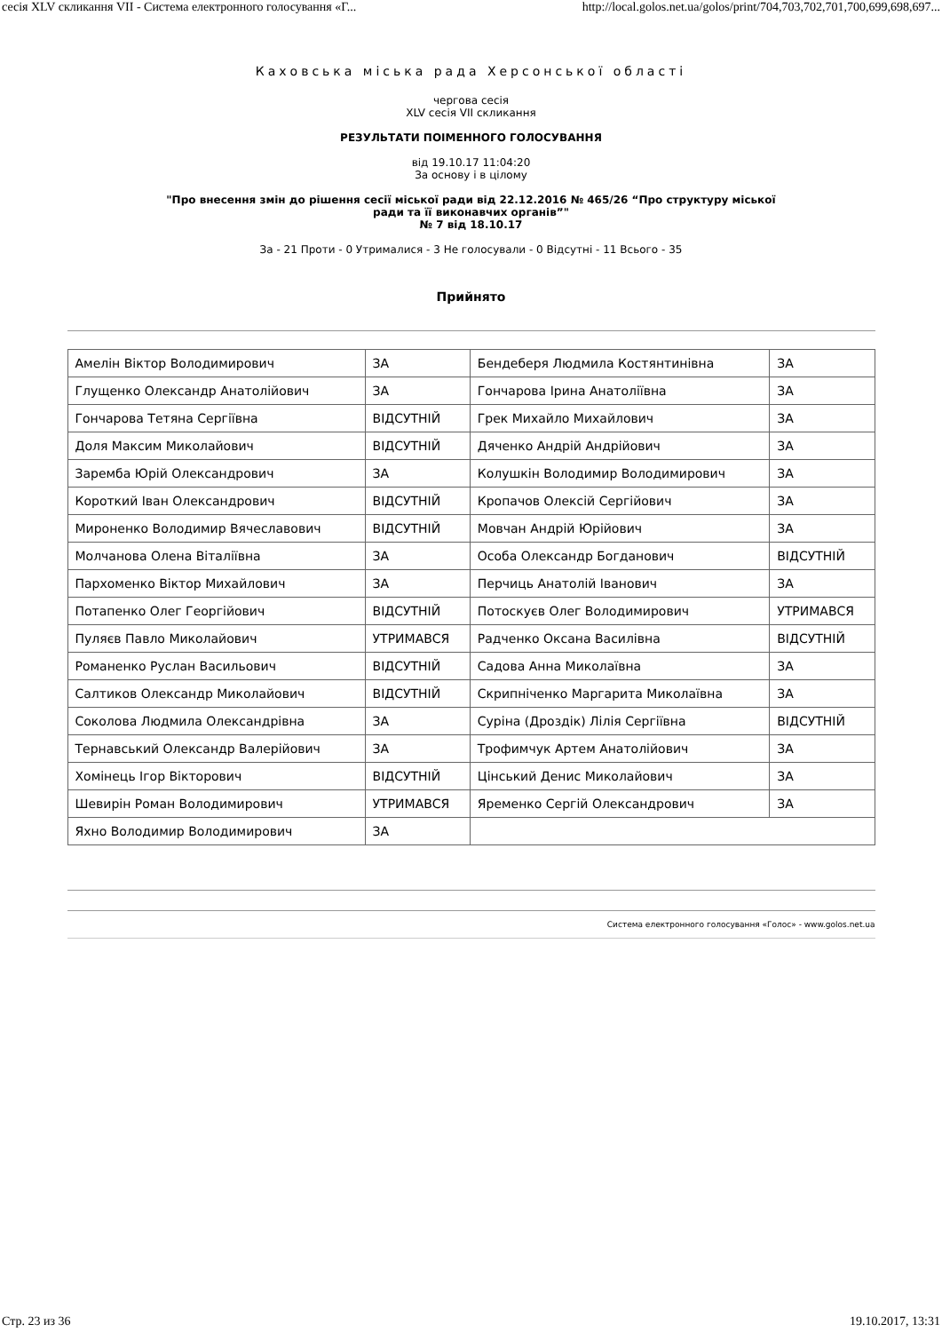сесія XLV скликання VII - Система електронного голосування «Г... http://local.golos.net.ua/golos/print/704,703,702,701,700,699,698,697...
Каховська міська рада Херсонської області
чергова сесія
XLV сесія VII скликання
РЕЗУЛЬТАТИ ПОІМЕННОГО ГОЛОСУВАННЯ
від 19.10.17 11:04:20
За основу і в цілому
"Про внесення змін до рішення сесії міської ради від 22.12.2016 № 465/26 “Про структуру міської
ради та її виконавчих органів”"
№ 7 від 18.10.17
За - 21 Проти - 0 Утрималися - 3 Не голосували - 0 Відсутні - 11 Всього - 35
Прийнято
| Амелін Віктор Володимирович | ЗА | Бендеберя Людмила Костянтинівна | ЗА |
| Глущенко Олександр Анатолійович | ЗА | Гончарова Ірина Анатоліївна | ЗА |
| Гончарова Тетяна Сергіївна | ВІДСУТНІЙ | Грек Михайло Михайлович | ЗА |
| Доля Максим Миколайович | ВІДСУТНІЙ | Дяченко Андрій Андрійович | ЗА |
| Заремба Юрій Олександрович | ЗА | Колушкін Володимир Володимирович | ЗА |
| Короткий Іван Олександрович | ВІДСУТНІЙ | Кропачов Олексій Сергійович | ЗА |
| Мироненко Володимир Вячеславович | ВІДСУТНІЙ | Мовчан Андрій Юрійович | ЗА |
| Молчанова Олена Віталіївна | ЗА | Особа Олександр Богданович | ВІДСУТНІЙ |
| Пархоменко Віктор Михайлович | ЗА | Перчиць Анатолій Іванович | ЗА |
| Потапенко Олег Георгійович | ВІДСУТНІЙ | Потоскуєв Олег Володимирович | УТРИМАВСЯ |
| Пуляєв Павло Миколайович | УТРИМАВСЯ | Радченко Оксана Василівна | ВІДСУТНІЙ |
| Романенко Руслан Васильович | ВІДСУТНІЙ | Садова Анна Миколаївна | ЗА |
| Салтиков Олександр Миколайович | ВІДСУТНІЙ | Скрипніченко Маргарита Миколаївна | ЗА |
| Соколова Людмила Олександрівна | ЗА | Суріна (Дроздік) Лілія Сергіївна | ВІДСУТНІЙ |
| Тернавський Олександр Валерійович | ЗА | Трофимчук Артем Анатолійович | ЗА |
| Хомінець Ігор Вікторович | ВІДСУТНІЙ | Цінський Денис Миколайович | ЗА |
| Шевирін Роман Володимирович | УТРИМАВСЯ | Яременко Сергій Олександрович | ЗА |
| Яхно Володимир Володимирович | ЗА | | |
Система електронного голосування «Голос» - www.golos.net.ua
Стр. 23 из 36 19.10.2017, 13:31